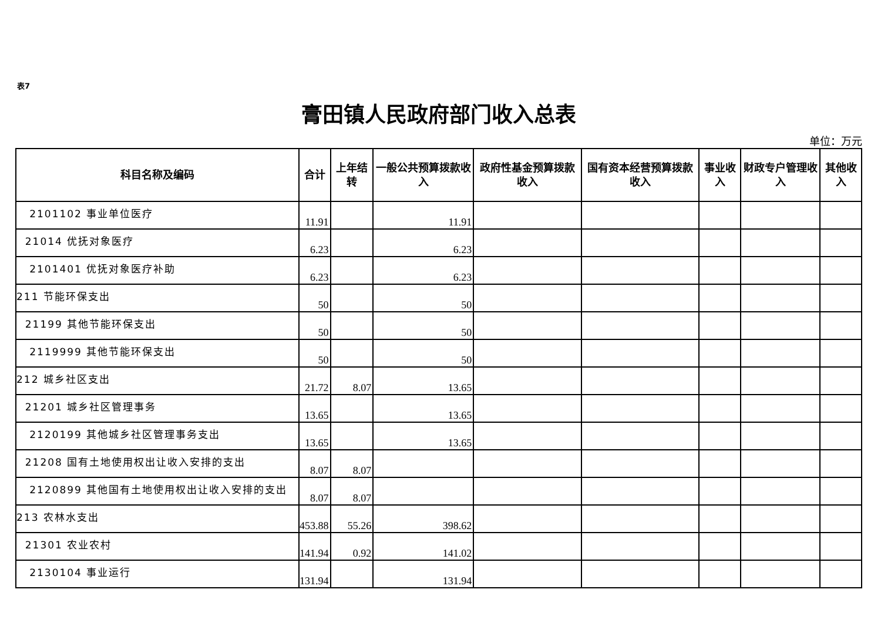表7
膏田镇人民政府部门收入总表
单位：万元
| 科目名称及编码 | 合计 | 上年结转 | 一般公共预算拨款收入 | 政府性基金预算拨款收入 | 国有资本经营预算拨款收入 | 事业收入 | 财政专户管理收入 | 其他收入 |
| --- | --- | --- | --- | --- | --- | --- | --- | --- |
| 2101102 事业单位医疗 | 11.91 | | 11.91 | | | | | |
| 21014 优抚对象医疗 | 6.23 | | 6.23 | | | | | |
| 2101401 优抚对象医疗补助 | 6.23 | | 6.23 | | | | | |
| 211 节能环保支出 | 50 | | 50 | | | | | |
| 21199 其他节能环保支出 | 50 | | 50 | | | | | |
| 2119999 其他节能环保支出 | 50 | | 50 | | | | | |
| 212 城乡社区支出 | 21.72 | 8.07 | 13.65 | | | | | |
| 21201 城乡社区管理事务 | 13.65 | | 13.65 | | | | | |
| 2120199 其他城乡社区管理事务支出 | 13.65 | | 13.65 | | | | | |
| 21208 国有土地使用权出让收入安排的支出 | 8.07 | 8.07 | | | | | | |
| 2120899 其他国有土地使用权出让收入安排的支出 | 8.07 | 8.07 | | | | | | |
| 213 农林水支出 | 453.88 | 55.26 | 398.62 | | | | | |
| 21301 农业农村 | 141.94 | 0.92 | 141.02 | | | | | |
| 2130104 事业运行 | 131.94 | | 131.94 | | | | | |